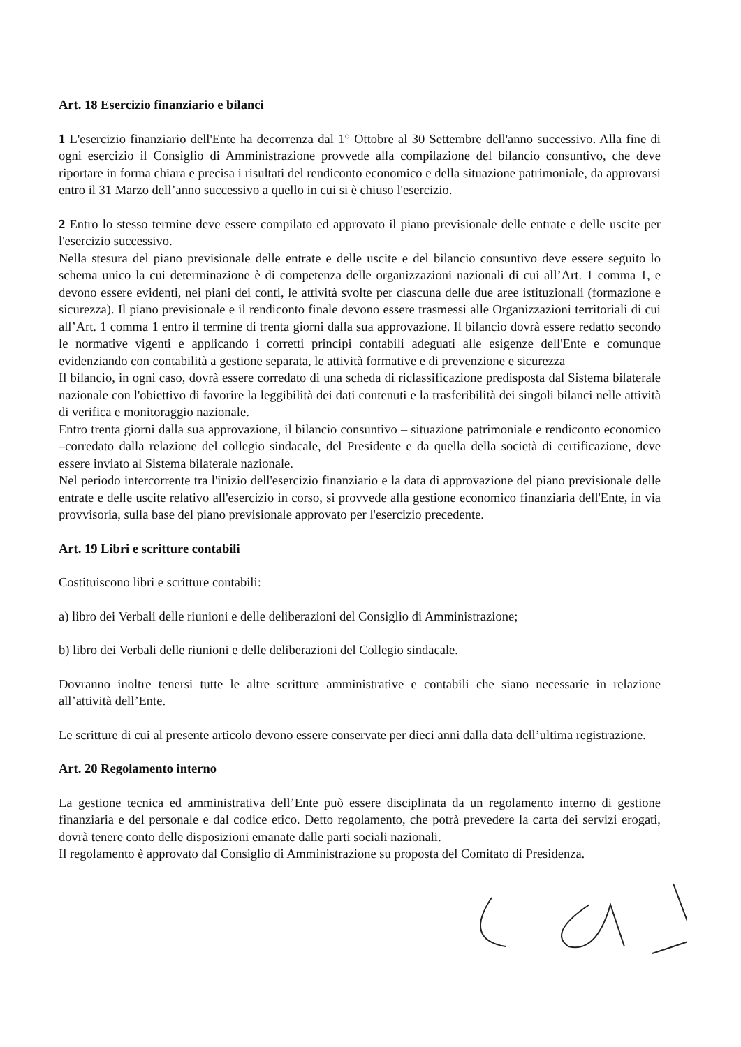Art. 18 Esercizio finanziario e bilanci
1 L'esercizio finanziario dell'Ente ha decorrenza dal 1° Ottobre al 30 Settembre dell'anno successivo. Alla fine di ogni esercizio il Consiglio di Amministrazione provvede alla compilazione del bilancio consuntivo, che deve riportare in forma chiara e precisa i risultati del rendiconto economico e della situazione patrimoniale, da approvarsi entro il 31 Marzo dell’anno successivo a quello in cui si è chiuso l'esercizio.
2 Entro lo stesso termine deve essere compilato ed approvato il piano previsionale delle entrate e delle uscite per l'esercizio successivo.
Nella stesura del piano previsionale delle entrate e delle uscite e del bilancio consuntivo deve essere seguito lo schema unico la cui determinazione è di competenza delle organizzazioni nazionali di cui all’Art. 1 comma 1, e devono essere evidenti, nei piani dei conti, le attività svolte per ciascuna delle due aree istituzionali (formazione e sicurezza). Il piano previsionale e il rendiconto finale devono essere trasmessi alle Organizzazioni territoriali di cui all’Art. 1 comma 1 entro il termine di trenta giorni dalla sua approvazione. Il bilancio dovrà essere redatto secondo le normative vigenti e applicando i corretti principi contabili adeguati alle esigenze dell'Ente e comunque evidenziando con contabilità a gestione separata, le attività formative e di prevenzione e sicurezza
Il bilancio, in ogni caso, dovrà essere corredato di una scheda di riclassificazione predisposta dal Sistema bilaterale nazionale con l'obiettivo di favorire la leggibilità dei dati contenuti e la trasferibilità dei singoli bilanci nelle attività di verifica e monitoraggio nazionale.
Entro trenta giorni dalla sua approvazione, il bilancio consuntivo – situazione patrimoniale e rendiconto economico –corredato dalla relazione del collegio sindacale, del Presidente e da quella della società di certificazione, deve essere inviato al Sistema bilaterale nazionale.
Nel periodo intercorrente tra l'inizio dell'esercizio finanziario e la data di approvazione del piano previsionale delle entrate e delle uscite relativo all'esercizio in corso, si provvede alla gestione economico finanziaria dell'Ente, in via provvisoria, sulla base del piano previsionale approvato per l'esercizio precedente.
Art. 19 Libri e scritture contabili
Costituiscono libri e scritture contabili:
a) libro dei Verbali delle riunioni e delle deliberazioni del Consiglio di Amministrazione;
b) libro dei Verbali delle riunioni e delle deliberazioni del Collegio sindacale.
Dovranno inoltre tenersi tutte le altre scritture amministrative e contabili che siano necessarie in relazione all’attività dell’Ente.
Le scritture di cui al presente articolo devono essere conservate per dieci anni dalla data dell’ultima registrazione.
Art. 20 Regolamento interno
La gestione tecnica ed amministrativa dell’Ente può essere disciplinata da un regolamento interno di gestione finanziaria e del personale e dal codice etico. Detto regolamento, che potrà prevedere la carta dei servizi erogati, dovrà tenere conto delle disposizioni emanate dalle parti sociali nazionali.
Il regolamento è approvato dal Consiglio di Amministrazione su proposta del Comitato di Presidenza.